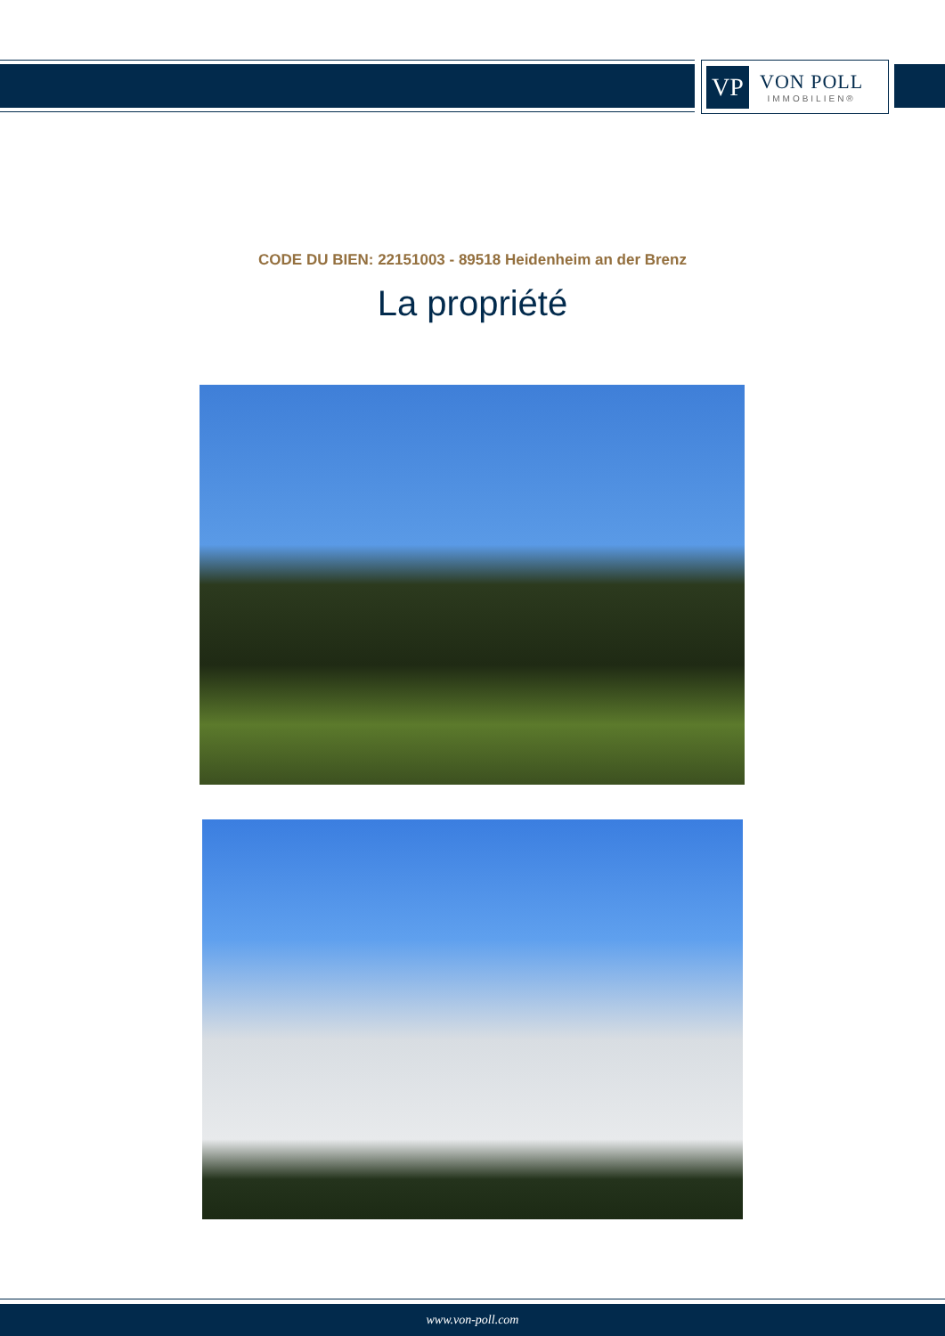VP
VON POLL
IMMOBILIEN®
CODE DU BIEN: 22151003 - 89518 Heidenheim an der Brenz
La propriété
www.von-poll.com